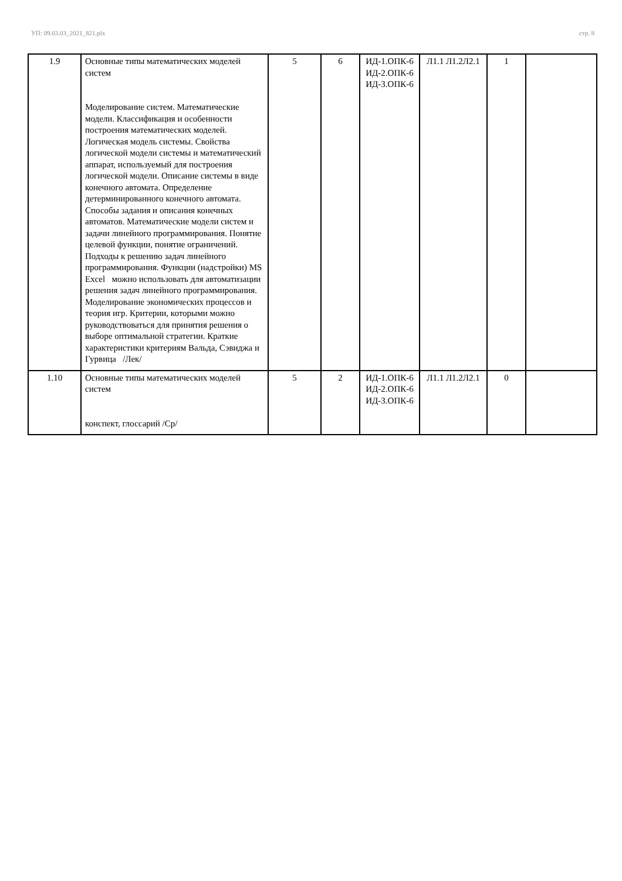УП: 09.03.03_2021_821.plx стр. 8
| 1.9 | Основные типы математических моделей систем Моделирование систем. Математические модели. Классификация и особенности построения математических моделей. Логическая модель системы. Свойства логической модели системы и математический аппарат, используемый для построения логической модели. Описание системы в виде конечного автомата. Определение детерминированного конечного автомата. Способы задания и описания конечных автоматов. Математические модели систем и задачи линейного программирования. Понятие целевой функции, понятие ограничений. Подходы к решению задач линейного программирования. Функции (надстройки) MS Excel можно использовать для автоматизации решения задач линейного программирования. Моделирование экономических процессов и теория игр. Критерии, которыми можно руководствоваться для принятия решения о выборе оптимальной стратегии. Краткие характеристики критериям Вальда, Сэвиджа и Гурвица /Лек/ | 5 | 6 | ИД-1.ОПК-6 ИД-2.ОПК-6 ИД-3.ОПК-6 | Л1.1 Л1.2Л2.1 | 1 | |
| 1.10 | Основные типы математических моделей систем конспект, глоссарий /Ср/ | 5 | 2 | ИД-1.ОПК-6 ИД-2.ОПК-6 ИД-3.ОПК-6 | Л1.1 Л1.2Л2.1 | 0 | |